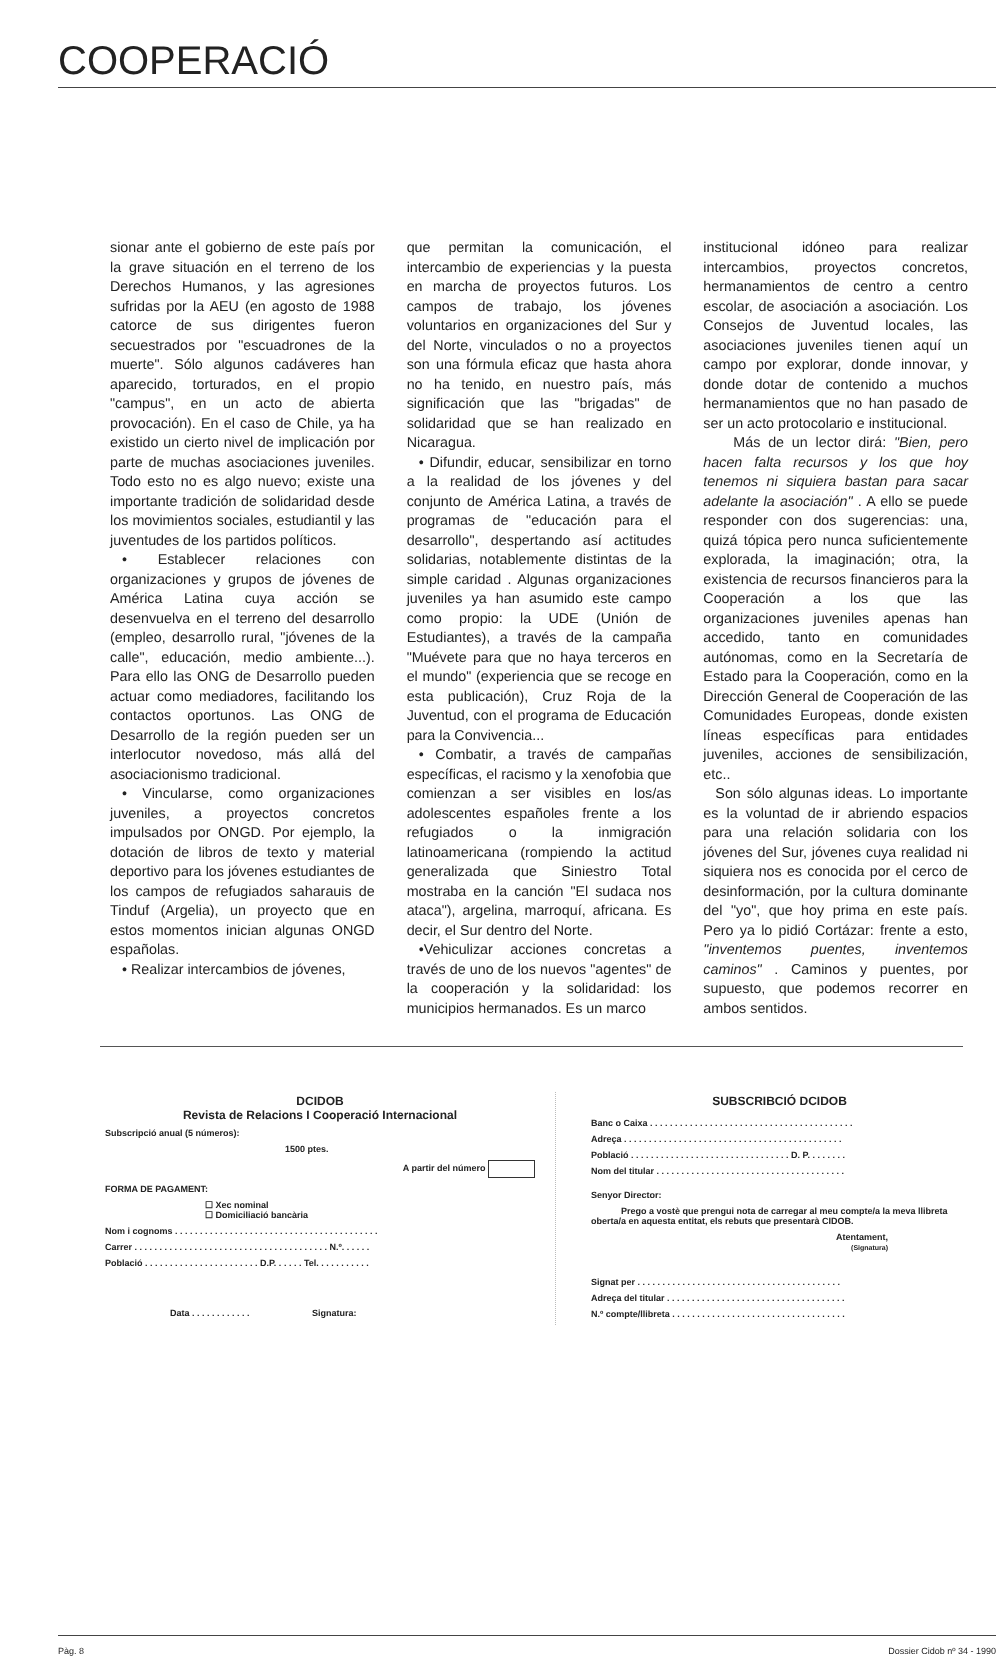COOPERACIÓ
sionar ante el gobierno de este país por la grave situación en el terreno de los Derechos Humanos, y las agresiones sufridas por la AEU (en agosto de 1988 catorce de sus dirigentes fueron secuestrados por "escuadrones de la muerte". Sólo algunos cadáveres han aparecido, torturados, en el propio "campus", en un acto de abierta provocación). En el caso de Chile, ya ha existido un cierto nivel de implicación por parte de muchas asociaciones juveniles. Todo esto no es algo nuevo; existe una importante tradición de solidaridad desde los movimientos sociales, estudiantil y las juventudes de los partidos políticos.
• Establecer relaciones con organizaciones y grupos de jóvenes de América Latina cuya acción se desenvuelva en el terreno del desarrollo (empleo, desarrollo rural, "jóvenes de la calle", educación, medio ambiente...). Para ello las ONG de Desarrollo pueden actuar como mediadores, facilitando los contactos oportunos. Las ONG de Desarrollo de la región pueden ser un interlocutor novedoso, más allá del asociacionismo tradicional.
• Vincularse, como organizaciones juveniles, a proyectos concretos impulsados por ONGD. Por ejemplo, la dotación de libros de texto y material deportivo para los jóvenes estudiantes de los campos de refugiados saharauis de Tinduf (Argelia), un proyecto que en estos momentos inician algunas ONGD españolas.
• Realizar intercambios de jóvenes,
que permitan la comunicación, el intercambio de experiencias y la puesta en marcha de proyectos futuros. Los campos de trabajo, los jóvenes voluntarios en organizaciones del Sur y del Norte, vinculados o no a proyectos son una fórmula eficaz que hasta ahora no ha tenido, en nuestro país, más significación que las "brigadas" de solidaridad que se han realizado en Nicaragua.
• Difundir, educar, sensibilizar en torno a la realidad de los jóvenes y del conjunto de América Latina, a través de programas de "educación para el desarrollo", despertando así actitudes solidarias, notablemente distintas de la simple caridad . Algunas organizaciones juveniles ya han asumido este campo como propio: la UDE (Unión de Estudiantes), a través de la campaña "Muévete para que no haya terceros en el mundo" (experiencia que se recoge en esta publicación), Cruz Roja de la Juventud, con el programa de Educación para la Convivencia...
• Combatir, a través de campañas específicas, el racismo y la xenofobia que comienzan a ser visibles en los/as adolescentes españoles frente a los refugiados o la inmigración latinoamericana (rompiendo la actitud generalizada que Siniestro Total mostraba en la canción "El sudaca nos ataca"), argelina, marroquí, africana. Es decir, el Sur dentro del Norte.
•Vehiculizar acciones concretas a través de uno de los nuevos "agentes" de la cooperación y la solidaridad: los municipios hermanados. Es un marco
institucional idóneo para realizar intercambios, proyectos concretos, hermanamientos de centro a centro escolar, de asociación a asociación. Los Consejos de Juventud locales, las asociaciones juveniles tienen aquí un campo por explorar, donde innovar, y donde dotar de contenido a muchos hermanamientos que no han pasado de ser un acto protocolario e institucional.
Más de un lector dirá: "Bien, pero hacen falta recursos y los que hoy tenemos ni siquiera bastan para sacar adelante la asociación" . A ello se puede responder con dos sugerencias: una, quizá tópica pero nunca suficientemente explorada, la imaginación; otra, la existencia de recursos financieros para la Cooperación a los que las organizaciones juveniles apenas han accedido, tanto en comunidades autónomas, como en la Secretaría de Estado para la Cooperación, como en la Dirección General de Cooperación de las Comunidades Europeas, donde existen líneas específicas para entidades juveniles, acciones de sensibilización, etc..
Son sólo algunas ideas. Lo importante es la voluntad de ir abriendo espacios para una relación solidaria con los jóvenes del Sur, jóvenes cuya realidad ni siquiera nos es conocida por el cerco de desinformación, por la cultura dominante del "yo", que hoy prima en este país. Pero ya lo pidió Cortázar: frente a esto, "inventemos puentes, inventemos caminos" . Caminos y puentes, por supuesto, que podemos recorrer en ambos sentidos.
DCIDOB
Revista de Relacions I Cooperació Internacional
Subscripció anual (5 números):
1500 ptes.
A partir del número
FORMA DE PAGAMENT:
☐ Xec nominal
☐ Domiciliació bancària
Nom i cognoms . . . . . . . . . . . . . . . . . . . . . . . . . . . . . . . . . . . . . . . . .
Carrer . . . . . . . . . . . . . . . . . . . . . . . . . . . . . . . . . . . . . . . N.º. . . . . .
Població . . . . . . . . . . . . . . . . . . . . . . . D.P. . . . . . Tel. . . . . . . . . . .
Data . . . . . . . . . . . . Signatura:
SUBSCRIBCIÓ DCIDOB
Banc o Caixa . . . . . . . . . . . . . . . . . . . . . . . . . . . . . . . . . . . . . . . . .
Adreça . . . . . . . . . . . . . . . . . . . . . . . . . . . . . . . . . . . . . . . . . . . .
Població . . . . . . . . . . . . . . . . . . . . . . . . . . . . . . . . D. P. . . . . . . .
Nom del titular . . . . . . . . . . . . . . . . . . . . . . . . . . . . . . . . . . . . . .
Senyor Director:
Prego a vostè que prengui nota de carregar al meu compte/a la meva llibreta oberta/a en aquesta entitat, els rebuts que presentarà CIDOB.
Atentament,
(Signatura)
Signat per . . . . . . . . . . . . . . . . . . . . . . . . . . . . . . . . . . . . . . . . .
Adreça del titular . . . . . . . . . . . . . . . . . . . . . . . . . . . . . . . . . . . .
N.º compte/llibreta . . . . . . . . . . . . . . . . . . . . . . . . . . . . . . . . . . .
Pàg. 8 Dossier Cidob nº 34 - 1990